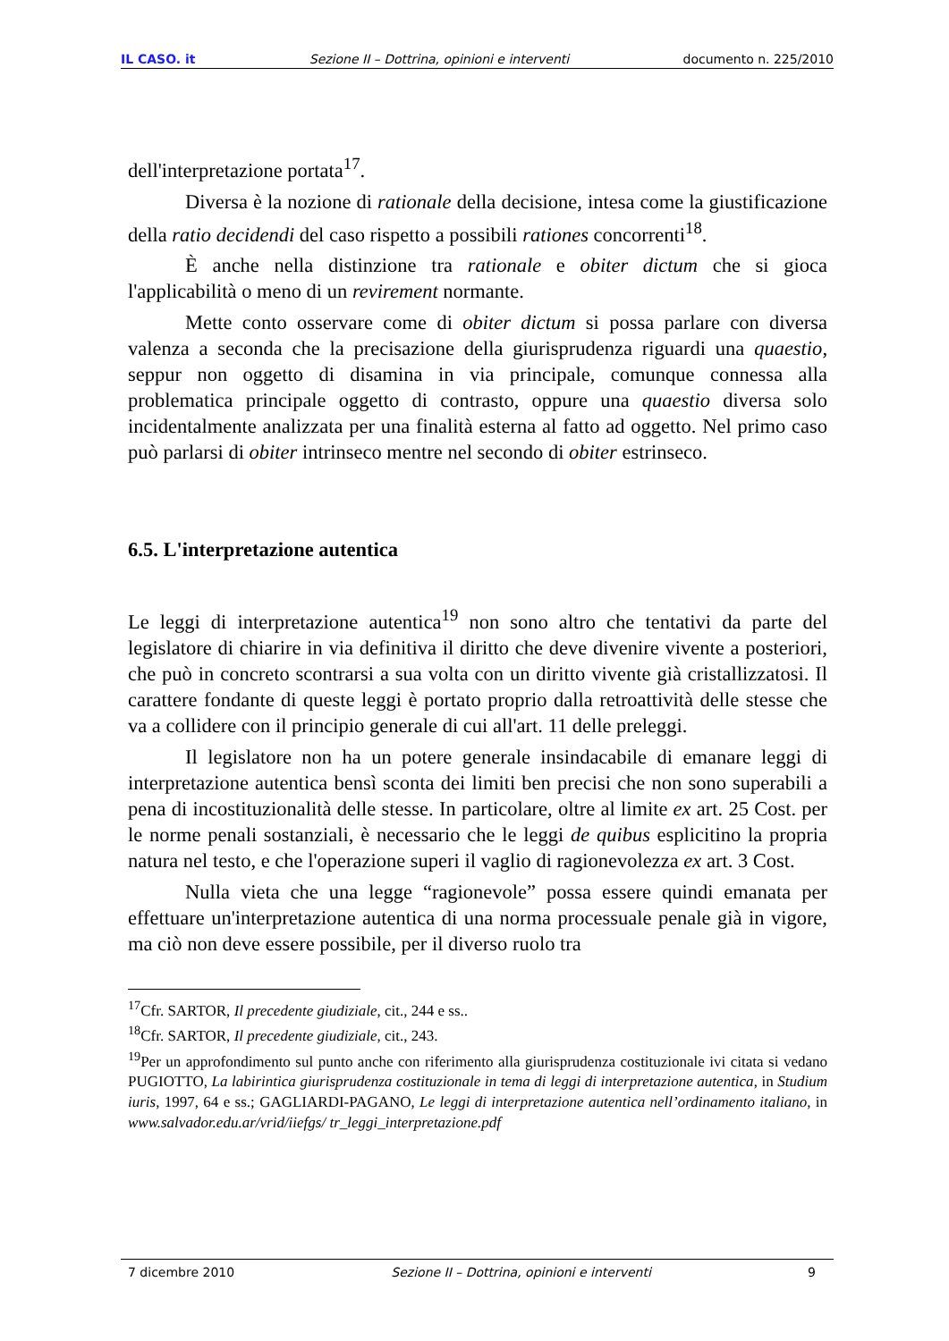IL CASO. it Sezione II – Dottrina, opinioni e interventi documento n. 225/2010
dell'interpretazione portata<sup>17</sup>.
Diversa è la nozione di rationale della decisione, intesa come la giustificazione della ratio decidendi del caso rispetto a possibili rationes concorrenti<sup>18</sup>.
È anche nella distinzione tra rationale e obiter dictum che si gioca l'applicabilità o meno di un revirement normante.
Mette conto osservare come di obiter dictum si possa parlare con diversa valenza a seconda che la precisazione della giurisprudenza riguardi una quaestio, seppur non oggetto di disamina in via principale, comunque connessa alla problematica principale oggetto di contrasto, oppure una quaestio diversa solo incidentalmente analizzata per una finalità esterna al fatto ad oggetto. Nel primo caso può parlarsi di obiter intrinseco mentre nel secondo di obiter estrinseco.
6.5. L'interpretazione autentica
Le leggi di interpretazione autentica<sup>19</sup> non sono altro che tentativi da parte del legislatore di chiarire in via definitiva il diritto che deve divenire vivente a posteriori, che può in concreto scontrarsi a sua volta con un diritto vivente già cristallizzatosi. Il carattere fondante di queste leggi è portato proprio dalla retroattività delle stesse che va a collidere con il principio generale di cui all'art. 11 delle preleggi.
Il legislatore non ha un potere generale insindacabile di emanare leggi di interpretazione autentica bensì sconta dei limiti ben precisi che non sono superabili a pena di incostituzionalità delle stesse. In particolare, oltre al limite ex art. 25 Cost. per le norme penali sostanziali, è necessario che le leggi de quibus esplicitino la propria natura nel testo, e che l'operazione superi il vaglio di ragionevolezza ex art. 3 Cost.
Nulla vieta che una legge “ragionevole” possa essere quindi emanata per effettuare un'interpretazione autentica di una norma processuale penale già in vigore, ma ciò non deve essere possibile, per il diverso ruolo tra
<sup>17</sup> Cfr. SARTOR, Il precedente giudiziale, cit., 244 e ss..
<sup>18</sup> Cfr. SARTOR, Il precedente giudiziale, cit., 243.
<sup>19</sup> Per un approfondimento sul punto anche con riferimento alla giurisprudenza costituzionale ivi citata si vedano PUGIOTTO, La labirintica giurisprudenza costituzionale in tema di leggi di interpretazione autentica, in Studium iuris, 1997, 64 e ss.; GAGLIARDI-PAGANO, Le leggi di interpretazione autentica nell’ordinamento italiano, in www.salvador.edu.ar/vrid/iiefgs/ tr_leggi_interpretazione.pdf
7 dicembre 2010 Sezione II – Dottrina, opinioni e interventi 9